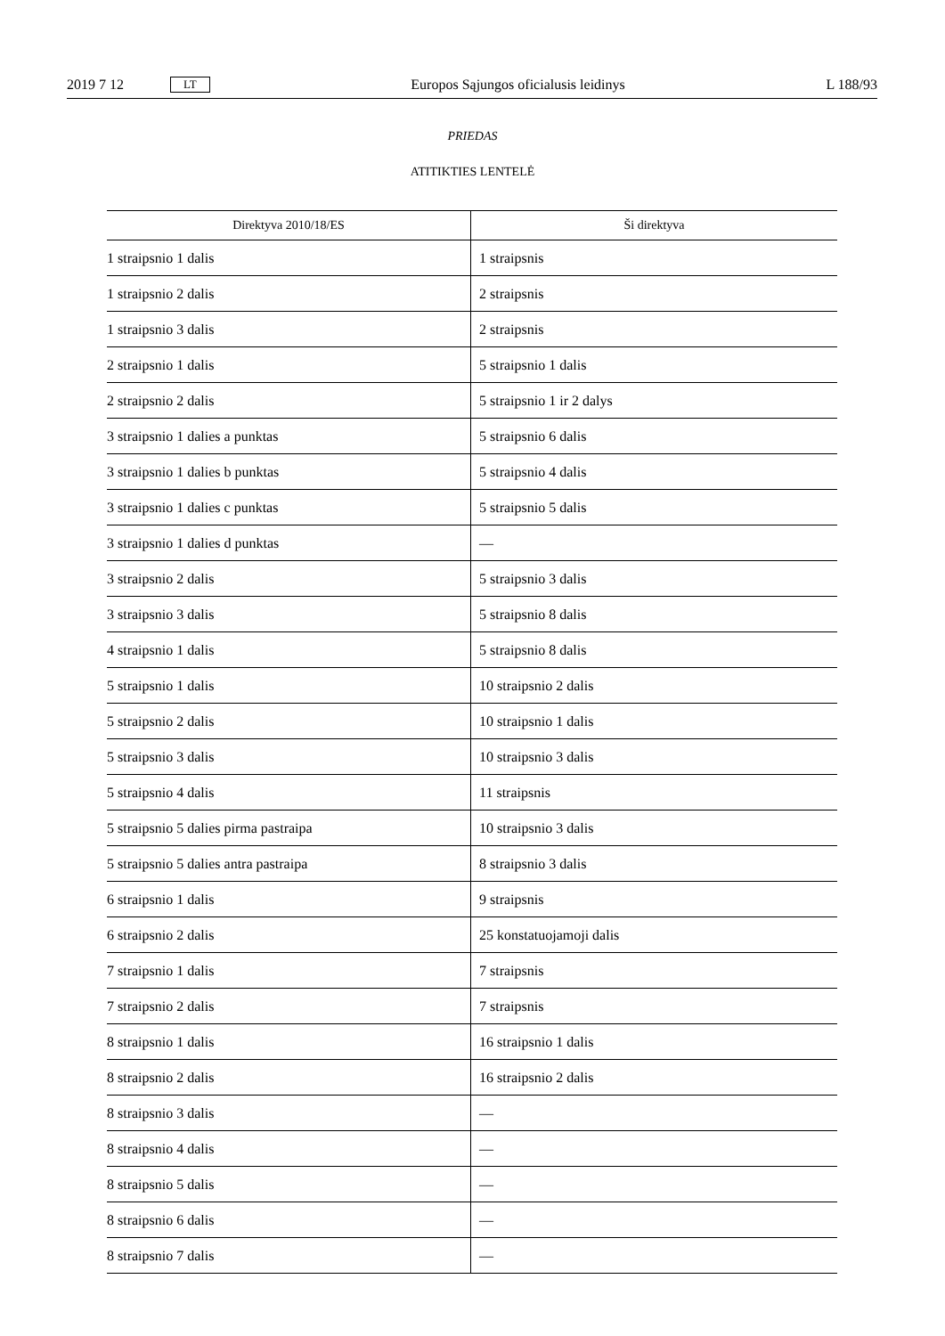2019 7 12 LT Europos Sąjungos oficialusis leidinys L 188/93
PRIEDAS
ATITIKTIES LENTELĖ
| Direktyva 2010/18/ES | Ši direktyva |
| --- | --- |
| 1 straipsnio 1 dalis | 1 straipsnis |
| 1 straipsnio 2 dalis | 2 straipsnis |
| 1 straipsnio 3 dalis | 2 straipsnis |
| 2 straipsnio 1 dalis | 5 straipsnio 1 dalis |
| 2 straipsnio 2 dalis | 5 straipsnio 1 ir 2 dalys |
| 3 straipsnio 1 dalies a punktas | 5 straipsnio 6 dalis |
| 3 straipsnio 1 dalies b punktas | 5 straipsnio 4 dalis |
| 3 straipsnio 1 dalies c punktas | 5 straipsnio 5 dalis |
| 3 straipsnio 1 dalies d punktas | — |
| 3 straipsnio 2 dalis | 5 straipsnio 3 dalis |
| 3 straipsnio 3 dalis | 5 straipsnio 8 dalis |
| 4 straipsnio 1 dalis | 5 straipsnio 8 dalis |
| 5 straipsnio 1 dalis | 10 straipsnio 2 dalis |
| 5 straipsnio 2 dalis | 10 straipsnio 1 dalis |
| 5 straipsnio 3 dalis | 10 straipsnio 3 dalis |
| 5 straipsnio 4 dalis | 11 straipsnis |
| 5 straipsnio 5 dalies pirma pastraipa | 10 straipsnio 3 dalis |
| 5 straipsnio 5 dalies antra pastraipa | 8 straipsnio 3 dalis |
| 6 straipsnio 1 dalis | 9 straipsnis |
| 6 straipsnio 2 dalis | 25 konstatuojamoji dalis |
| 7 straipsnio 1 dalis | 7 straipsnis |
| 7 straipsnio 2 dalis | 7 straipsnis |
| 8 straipsnio 1 dalis | 16 straipsnio 1 dalis |
| 8 straipsnio 2 dalis | 16 straipsnio 2 dalis |
| 8 straipsnio 3 dalis | — |
| 8 straipsnio 4 dalis | — |
| 8 straipsnio 5 dalis | — |
| 8 straipsnio 6 dalis | — |
| 8 straipsnio 7 dalis | — |